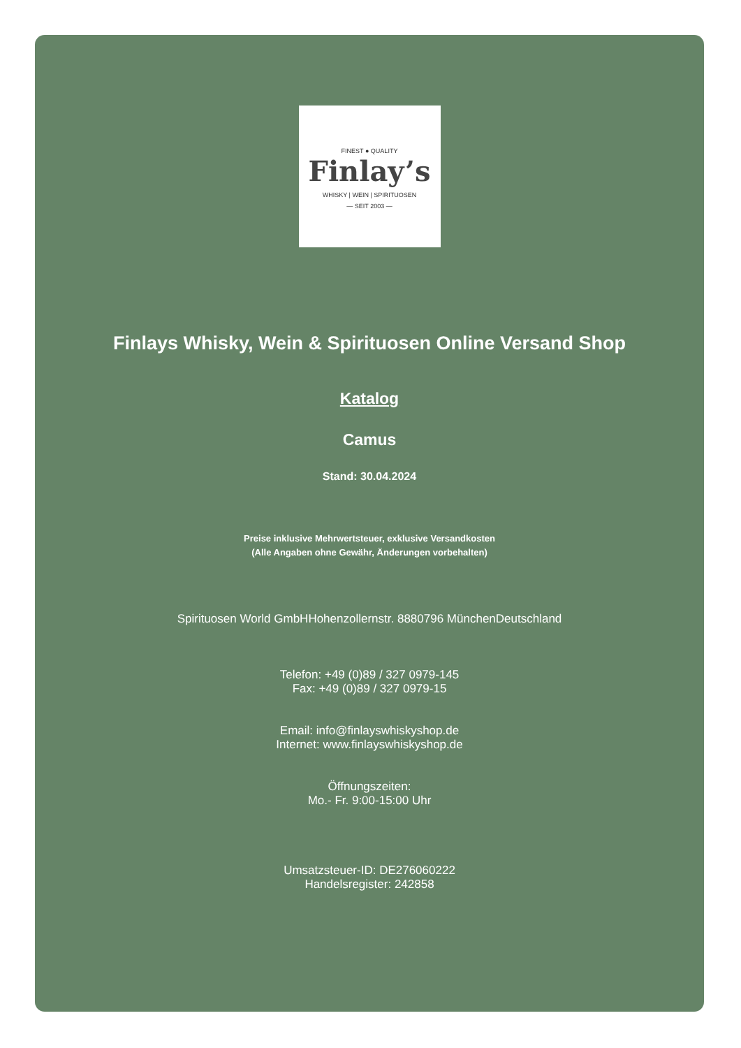FINEST ● QUALITY
Finlay’s
WHISKY | WEIN | SPIRITUOSEN
— SEIT 2003 —
Finlays Whisky, Wein & Spirituosen Online Versand Shop
Katalog
Camus
Stand: 30.04.2024
Preise inklusive Mehrwertsteuer, exklusive Versandkosten
(Alle Angaben ohne Gewähr, Änderungen vorbehalten)
Spirituosen World GmbHHohenzollernstr. 8880796 MünchenDeutschland
Telefon: +49 (0)89 / 327 0979-145
Fax: +49 (0)89 / 327 0979-15
Email: info@finlayswhiskyshop.de
Internet: www.finlayswhiskyshop.de
Öffnungszeiten:
Mo.- Fr. 9:00-15:00 Uhr
Umsatzsteuer-ID: DE276060222
Handelsregister: 242858